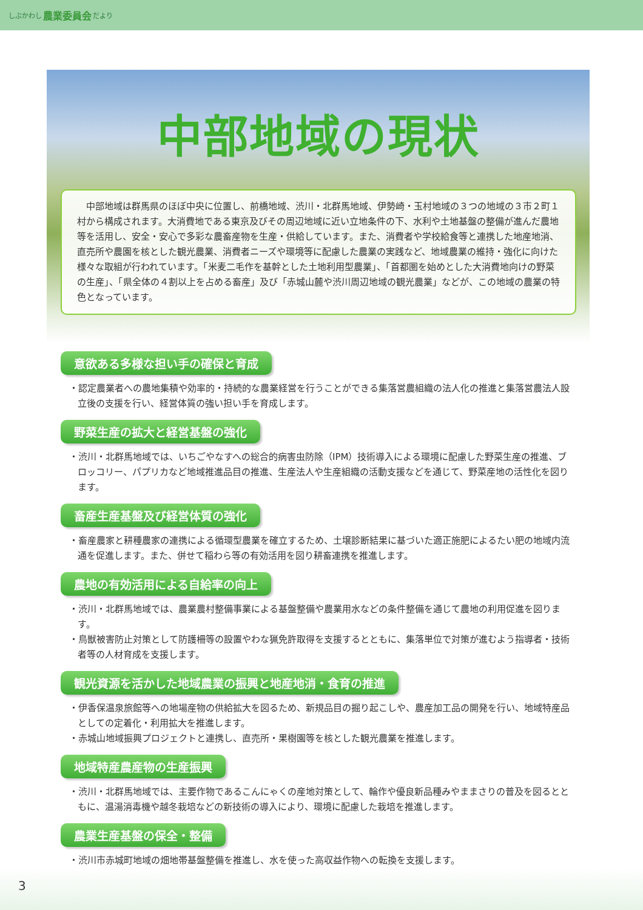しぶかわし 農業委員会 だより
中部地域の現状
　中部地域は群馬県のほぼ中央に位置し、前橋地域、渋川・北群馬地域、伊勢崎・玉村地域の３つの地域の３市２町１村から構成されます。大消費地である東京及びその周辺地域に近い立地条件の下、水利や土地基盤の整備が進んだ農地等を活用し、安全・安心で多彩な農畜産物を生産・供給しています。また、消費者や学校給食等と連携した地産地消、直売所や農園を核とした観光農業、消費者ニーズや環境等に配慮した農業の実践など、地域農業の維持・強化に向けた様々な取組が行われています。「米麦二毛作を基幹とした土地利用型農業」、「首都圏を始めとした大消費地向けの野菜の生産」、「県全体の４割以上を占める畜産」及び「赤城山麓や渋川周辺地域の観光農業」などが、この地域の農業の特色となっています。
意欲ある多様な担い手の確保と育成
・認定農業者への農地集積や効率的・持続的な農業経営を行うことができる集落営農組織の法人化の推進と集落営農法人設立後の支援を行い、経営体質の強い担い手を育成します。
野菜生産の拡大と経営基盤の強化
・渋川・北群馬地域では、いちごやなすへの総合的病害虫防除（IPM）技術導入による環境に配慮した野菜生産の推進、ブロッコリー、パプリカなど地域推進品目の推進、生産法人や生産組織の活動支援などを通じて、野菜産地の活性化を図ります。
畜産生産基盤及び経営体質の強化
・畜産農家と耕種農家の連携による循環型農業を確立するため、土壌診断結果に基づいた適正施肥によるたい肥の地域内流通を促進します。また、併せて稲わら等の有効活用を図り耕畜連携を推進します。
農地の有効活用による自給率の向上
・渋川・北群馬地域では、農業農村整備事業による基盤整備や農業用水などの条件整備を通じて農地の利用促進を図ります。
・鳥獣被害防止対策として防護柵等の設置やわな猟免許取得を支援するとともに、集落単位で対策が進むよう指導者・技術者等の人材育成を支援します。
観光資源を活かした地域農業の振興と地産地消・食育の推進
・伊香保温泉旅館等への地場産物の供給拡大を図るため、新規品目の掘り起こしや、農産加工品の開発を行い、地域特産品としての定着化・利用拡大を推進します。
・赤城山地域振興プロジェクトと連携し、直売所・果樹園等を核とした観光農業を推進します。
地域特産農産物の生産振興
・渋川・北群馬地域では、主要作物であるこんにゃくの産地対策として、輪作や優良新品種みやままさりの普及を図るとともに、温湯消毒機や越冬栽培などの新技術の導入により、環境に配慮した栽培を推進します。
農業生産基盤の保全・整備
・渋川市赤城町地域の畑地帯基盤整備を推進し、水を使った高収益作物への転換を支援します。
3